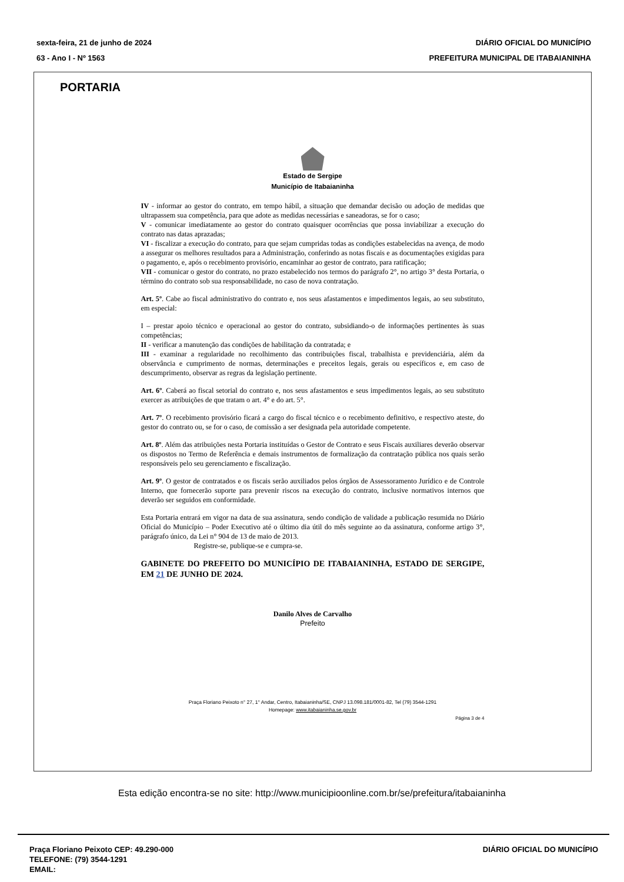sexta-feira, 21 de junho de 2024
63 - Ano I - Nº 1563
DIÁRIO OFICIAL DO MUNICÍPIO
PREFEITURA MUNICIPAL DE ITABAIANINHA
PORTARIA
Estado de Sergipe
Município de Itabaianinha
IV - informar ao gestor do contrato, em tempo hábil, a situação que demandar decisão ou adoção de medidas que ultrapassem sua competência, para que adote as medidas necessárias e saneadoras, se for o caso;
V - comunicar imediatamente ao gestor do contrato quaisquer ocorrências que possa inviabilizar a execução do contrato nas datas aprazadas;
VI - fiscalizar a execução do contrato, para que sejam cumpridas todas as condições estabelecidas na avença, de modo a assegurar os melhores resultados para a Administração, conferindo as notas fiscais e as documentações exigidas para o pagamento, e, após o recebimento provisório, encaminhar ao gestor de contrato, para ratificação;
VII - comunicar o gestor do contrato, no prazo estabelecido nos termos do parágrafo 2°, no artigo 3° desta Portaria, o término do contrato sob sua responsabilidade, no caso de nova contratação.
Art. 5º. Cabe ao fiscal administrativo do contrato e, nos seus afastamentos e impedimentos legais, ao seu substituto, em especial:
I – prestar apoio técnico e operacional ao gestor do contrato, subsidiando-o de informações pertinentes às suas competências;
II - verificar a manutenção das condições de habilitação da contratada; e
III - examinar a regularidade no recolhimento das contribuições fiscal, trabalhista e previdenciária, além da observância e cumprimento de normas, determinações e preceitos legais, gerais ou específicos e, em caso de descumprimento, observar as regras da legislação pertinente.
Art. 6º. Caberá ao fiscal setorial do contrato e, nos seus afastamentos e seus impedimentos legais, ao seu substituto exercer as atribuições de que tratam o art. 4° e do art. 5°.
Art. 7º. O recebimento provisório ficará a cargo do fiscal técnico e o recebimento definitivo, e respectivo ateste, do gestor do contrato ou, se for o caso, de comissão a ser designada pela autoridade competente.
Art. 8º. Além das atribuições nesta Portaria instituídas o Gestor de Contrato e seus Fiscais auxiliares deverão observar os dispostos no Termo de Referência e demais instrumentos de formalização da contratação pública nos quais serão responsáveis pelo seu gerenciamento e fiscalização.
Art. 9º. O gestor de contratados e os fiscais serão auxiliados pelos órgãos de Assessoramento Jurídico e de Controle Interno, que fornecerão suporte para prevenir riscos na execução do contrato, inclusive normativos internos que deverão ser seguidos em conformidade.
Esta Portaria entrará em vigor na data de sua assinatura, sendo condição de validade a publicação resumida no Diário Oficial do Município – Poder Executivo até o último dia útil do mês seguinte ao da assinatura, conforme artigo 3°, parágrafo único, da Lei n° 904 de 13 de maio de 2013.
Registre-se, publique-se e cumpra-se.
GABINETE DO PREFEITO DO MUNICÍPIO DE ITABAIANINHA, ESTADO DE SERGIPE, EM 21 DE JUNHO DE 2024.
Danilo Alves de Carvalho
Prefeito
Praça Floriano Peixoto n° 27, 1° Andar, Centro, Itabaianinha/SE, CNPJ 13.098.181/0001-82, Tel (79) 3544-1291
Homepage: www.itabaianinha.se.gov.br
Página 3 de 4
Esta edição encontra-se no site: http://www.municipioonline.com.br/se/prefeitura/itabaianinha
Praça Floriano Peixoto CEP: 49.290-000
TELEFONE: (79) 3544-1291
EMAIL:
DIÁRIO OFICIAL DO MUNICÍPIO